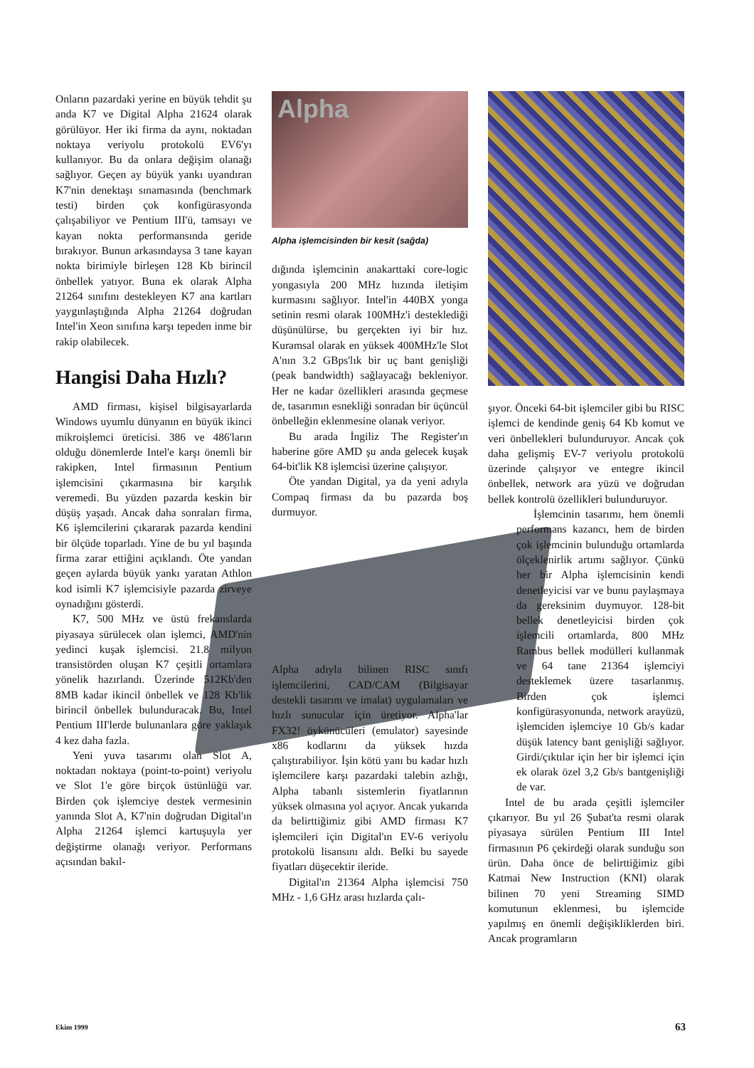Onların pazardaki yerine en büyük tehdit şu anda K7 ve Digital Alpha 21624 olarak görülüyor. Her iki firma da aynı, noktadan noktaya veriyolu protokolü EV6'yı kullanıyor. Bu da onlara değişim olanağı sağlıyor. Geçen ay büyük yankı uyandıran K7'nin denektaşı sınamasında (benchmark testi) birden çok konfigürasyonda çalışabiliyor ve Pentium III'ü, tamsayı ve kayan nokta performansında geride bırakıyor. Bunun arkasındaysa 3 tane kayan nokta birimiyle birleşen 128 Kb birincil önbellek yatıyor. Buna ek olarak Alpha 21264 sınıfını destekleyen K7 ana kartları yaygınlaştığında Alpha 21264 doğrudan Intel'in Xeon sınıfına karşı tepeden inme bir rakip olabilecek.
Hangisi Daha Hızlı?
AMD firması, kişisel bilgisayarlarda Windows uyumlu dünyanın en büyük ikinci mikroişlemci üreticisi. 386 ve 486'ların olduğu dönemlerde Intel'e karşı önemli bir rakipken, Intel firmasının Pentium işlemcisini çıkarmasına bir karşılık veremedi. Bu yüzden pazarda keskin bir düşüş yaşadı. Ancak daha sonraları firma, K6 işlemcilerini çıkararak pazarda kendini bir ölçüde toparladı. Yine de bu yıl başında firma zarar ettiğini açıklandı. Öte yandan geçen aylarda büyük yankı yaratan Athlon kod isimli K7 işlemcisiyle pazarda zirveye oynadığını gösterdi.
K7, 500 MHz ve üstü frekanslarda piyasaya sürülecek olan işlemci, AMD'nin yedinci kuşak işlemcisi. 21.8 milyon transistörden oluşan K7 çeşitli ortamlara yönelik hazırlandı. Üzerinde 512Kb'den 8MB kadar ikincil önbellek ve 128 Kb'lik birincil önbellek bulunduracak. Bu, Intel Pentium III'lerde bulunanlara göre yaklaşık 4 kez daha fazla.
Yeni yuva tasarımı olan Slot A, noktadan noktaya (point-to-point) veriyolu ve Slot 1'e göre birçok üstünlüğü var. Birden çok işlemciye destek vermesinin yanında Slot A, K7'nin doğrudan Digital'ın Alpha 21264 işlemci kartuşuyla yer değiştirme olanağı veriyor. Performans açısından bakıl-
Alpha
Alpha işlemcisinden bir kesit (sağda)
dığında işlemcinin anakarttaki core-logic yongasıyla 200 MHz hızında iletişim kurmasını sağlıyor. Intel'in 440BX yonga setinin resmi olarak 100MHz'i desteklediği düşünülürse, bu gerçekten iyi bir hız. Kuramsal olarak en yüksek 400MHz'le Slot A'nın 3.2 GBps'lık bir uç bant genişliği (peak bandwidth) sağlayacağı bekleniyor. Her ne kadar özellikleri arasında geçmese de, tasarımın esnekliği sonradan bir üçüncül önbelleğin eklenmesine olanak veriyor.
Bu arada İngiliz The Register'ın haberine göre AMD şu anda gelecek kuşak 64-bit'lik K8 işlemcisi üzerine çalışıyor.
Öte yandan Digital, ya da yeni adıyla Compaq firması da bu pazarda boş durmuyor.
Alpha adıyla bilinen RISC sınıfı işlemcilerini, CAD/CAM (Bilgisayar destekli tasarım ve imalat) uygulamaları ve hızlı sunucular için üretiyor. Alpha'lar FX32! öykünücüleri (emulator) sayesinde x86 kodlarını da yüksek hızda çalıştırabiliyor. İşin kötü yanı bu kadar hızlı işlemcilere karşı pazardaki talebin azlığı, Alpha tabanlı sistemlerin fiyatlarının yüksek olmasına yol açıyor. Ancak yukarıda da belirttiğimiz gibi AMD firması K7 işlemcileri için Digital'ın EV-6 veriyolu protokolü lisansını aldı. Belki bu sayede fiyatları düşecektir ileride.
Digital'ın 21364 Alpha işlemcisi 750 MHz - 1,6 GHz arası hızlarda çalı-
şıyor. Önceki 64-bit işlemciler gibi bu RISC işlemci de kendinde geniş 64 Kb komut ve veri önbellekleri bulunduruyor. Ancak çok daha gelişmiş EV-7 veriyolu protokolü üzerinde çalışıyor ve entegre ikincil önbellek, network ara yüzü ve doğrudan bellek kontrolü özellikleri bulunduruyor.
İşlemcinin tasarımı, hem önemli performans kazancı, hem de birden çok işlemcinin bulunduğu ortamlarda ölçeklenirlik artımı sağlıyor. Çünkü her bir Alpha işlemcisinin kendi denetleyicisi var ve bunu paylaşmaya da gereksinim duymuyor. 128-bit bellek denetleyicisi birden çok işlemcili ortamlarda, 800 MHz Rambus bellek modülleri kullanmak ve 64 tane 21364 işlemciyi desteklemek üzere tasarlanmış. Birden çok işlemci konfigürasyonunda, network arayüzü, işlemciden işlemciye 10 Gb/s kadar düşük latency bant genişliği sağlıyor. Girdi/çıktılar için her bir işlemci için ek olarak özel 3,2 Gb/s bantgenişliği de var.
Intel de bu arada çeşitli işlemciler çıkarıyor. Bu yıl 26 Şubat'ta resmi olarak piyasaya sürülen Pentium III Intel firmasının P6 çekirdeği olarak sunduğu son ürün. Daha önce de belirttiğimiz gibi Katmai New Instruction (KNI) olarak bilinen 70 yeni Streaming SIMD komutunun eklenmesi, bu işlemcide yapılmış en önemli değişikliklerden biri. Ancak programların
Ekim 1999 63